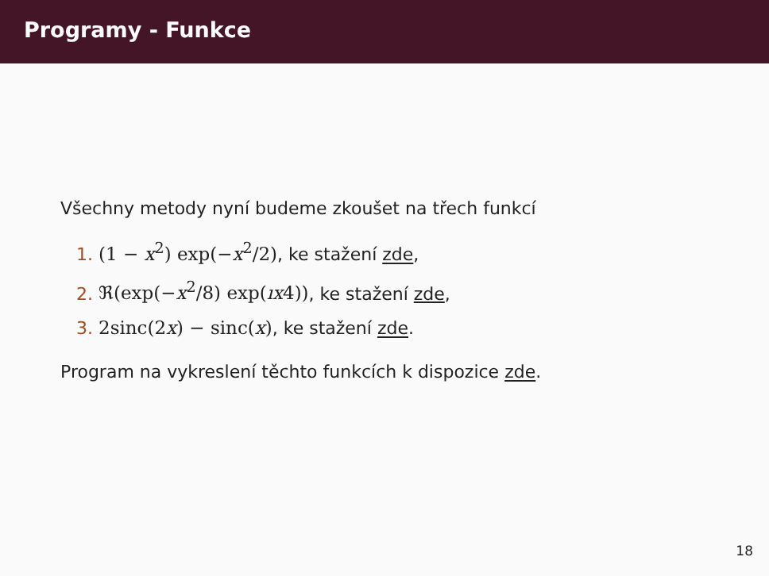Programy - Funkce
Všechny metody nyní budeme zkoušet na třech funkcí
1. (1 − x<sup>2</sup>) exp(−x<sup>2</sup>/2), ke stažení zde,
2. ℜ(exp(−x<sup>2</sup>/8) exp(ıx4)), ke stažení zde,
3. 2sinc(2x) − sinc(x), ke stažení zde.
Program na vykreslení těchto funkcích k dispozice zde.
18